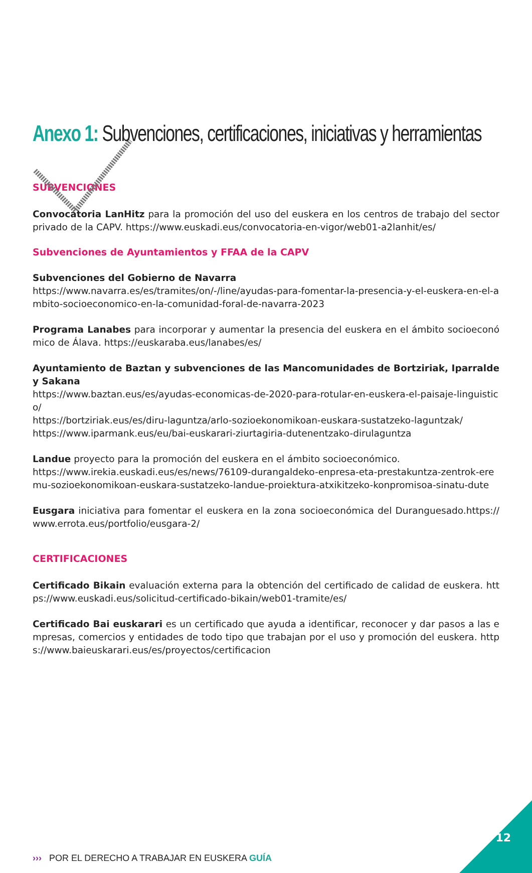Anexo 1: Subvenciones, certificaciones, iniciativas y herramientas
SUBVENCIONES
Convocatoria LanHitz para la promoción del uso del euskera en los centros de trabajo del sector privado de la CAPV. https://www.euskadi.eus/convocatoria-en-vigor/web01-a2lanhit/es/
Subvenciones de Ayuntamientos y FFAA de la CAPV
Subvenciones del Gobierno de Navarra
https://www.navarra.es/es/tramites/on/-/line/ayudas-para-fomentar-la-presencia-y-el-euskera-en-el-ambito-socioeconomico-en-la-comunidad-foral-de-navarra-2023
Programa Lanabes para incorporar y aumentar la presencia del euskera en el ámbito socioeconómico de Álava. https://euskaraba.eus/lanabes/es/
Ayuntamiento de Baztan y subvenciones de las Mancomunidades de Bortziriak, Iparralde y Sakana
https://www.baztan.eus/es/ayudas-economicas-de-2020-para-rotular-en-euskera-el-paisaje-linguistico/
https://bortziriak.eus/es/diru-laguntza/arlo-sozioekonomikoan-euskara-sustatzeko-laguntzak/
https://www.iparmank.eus/eu/bai-euskarari-ziurtagiria-dutenentzako-dirulaguntza
Landue proyecto para la promoción del euskera en el ámbito socioeconómico.
https://www.irekia.euskadi.eus/es/news/76109-durangaldeko-enpresa-eta-prestakuntza-zentrok-eremu-sozioekonomikoan-euskara-sustatzeko-landue-proiektura-atxikitzeko-konpromisoa-sinatu-dute
Eusgara iniciativa para fomentar el euskera en la zona socioeconómica del Duranguesado.https://www.errota.eus/portfolio/eusgara-2/
CERTIFICACIONES
Certificado Bikain evaluación externa para la obtención del certificado de calidad de euskera. https://www.euskadi.eus/solicitud-certificado-bikain/web01-tramite/es/
Certificado Bai euskarari es un certificado que ayuda a identificar, reconocer y dar pasos a las empresas, comercios y entidades de todo tipo que trabajan por el uso y promoción del euskera. https://www.baieuskarari.eus/es/proyectos/certificacion
››› POR EL DERECHO A TRABAJAR EN EUSKERA GUÍA
12